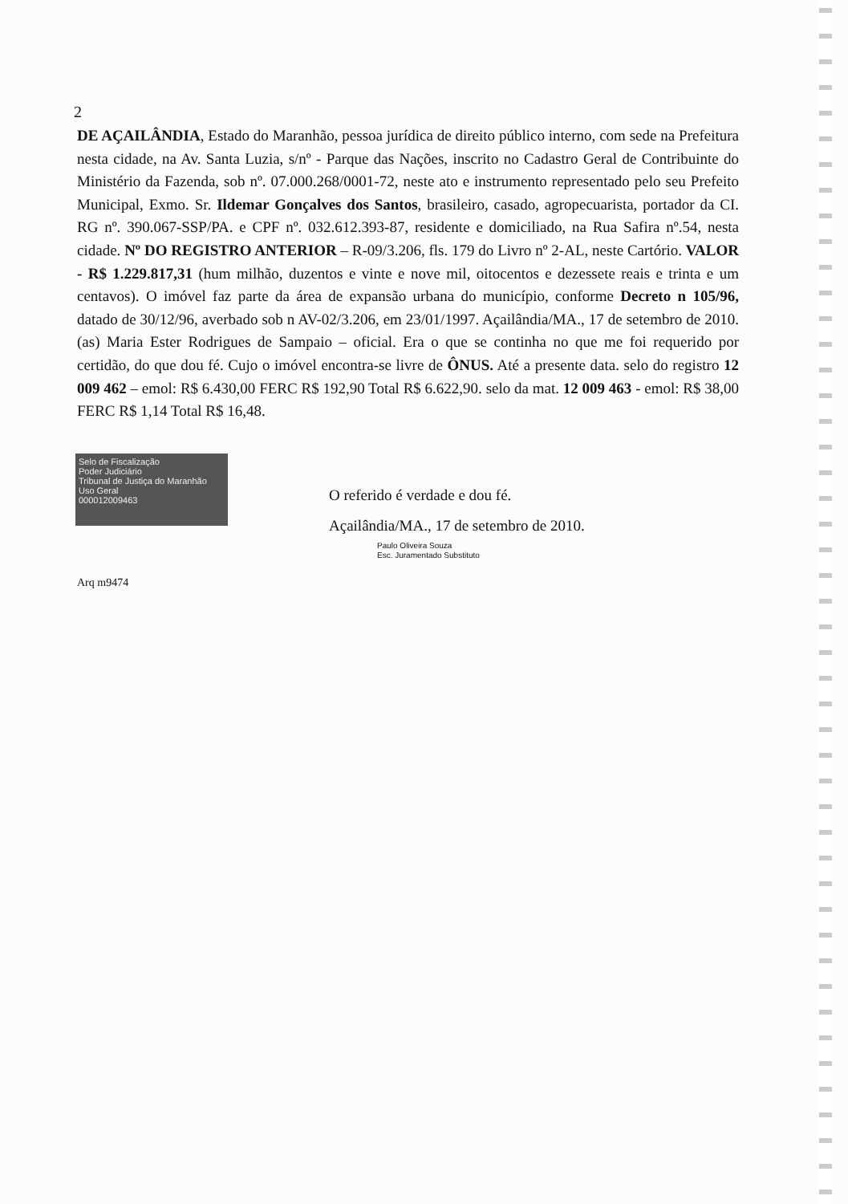2
DE AÇAILÂNDIA, Estado do Maranhão, pessoa jurídica de direito público interno, com sede na Prefeitura nesta cidade, na Av. Santa Luzia, s/nº - Parque das Nações, inscrito no Cadastro Geral de Contribuinte do Ministério da Fazenda, sob nº. 07.000.268/0001-72, neste ato e instrumento representado pelo seu Prefeito Municipal, Exmo. Sr. Ildemar Gonçalves dos Santos, brasileiro, casado, agropecuarista, portador da CI. RG nº. 390.067-SSP/PA. e CPF nº. 032.612.393-87, residente e domiciliado, na Rua Safira nº.54, nesta cidade. Nº DO REGISTRO ANTERIOR – R-09/3.206, fls. 179 do Livro nº 2-AL, neste Cartório. VALOR - R$ 1.229.817,31 (hum milhão, duzentos e vinte e nove mil, oitocentos e dezessete reais e trinta e um centavos). O imóvel faz parte da área de expansão urbana do município, conforme Decreto n 105/96, datado de 30/12/96, averbado sob n AV-02/3.206, em 23/01/1997. Açailândia/MA., 17 de setembro de 2010. (as) Maria Ester Rodrigues de Sampaio – oficial. Era o que se continha no que me foi requerido por certidão, do que dou fé. Cujo o imóvel encontra-se livre de ÔNUS. Até a presente data. selo do registro 12 009 462 – emol: R$ 6.430,00 FERC R$ 192,90 Total R$ 6.622,90. selo da mat. 12 009 463 - emol: R$ 38,00 FERC R$ 1,14 Total R$ 16,48.
Selo de Fiscalização
Poder Judiciário
Tribunal de Justiça do Maranhão
Uso Geral
000012009463
O referido é verdade e dou fé.
Açailândia/MA., 17 de setembro de 2010.
Paulo Oliveira Souza
Esc. Juramentado Substituto
Arq m9474